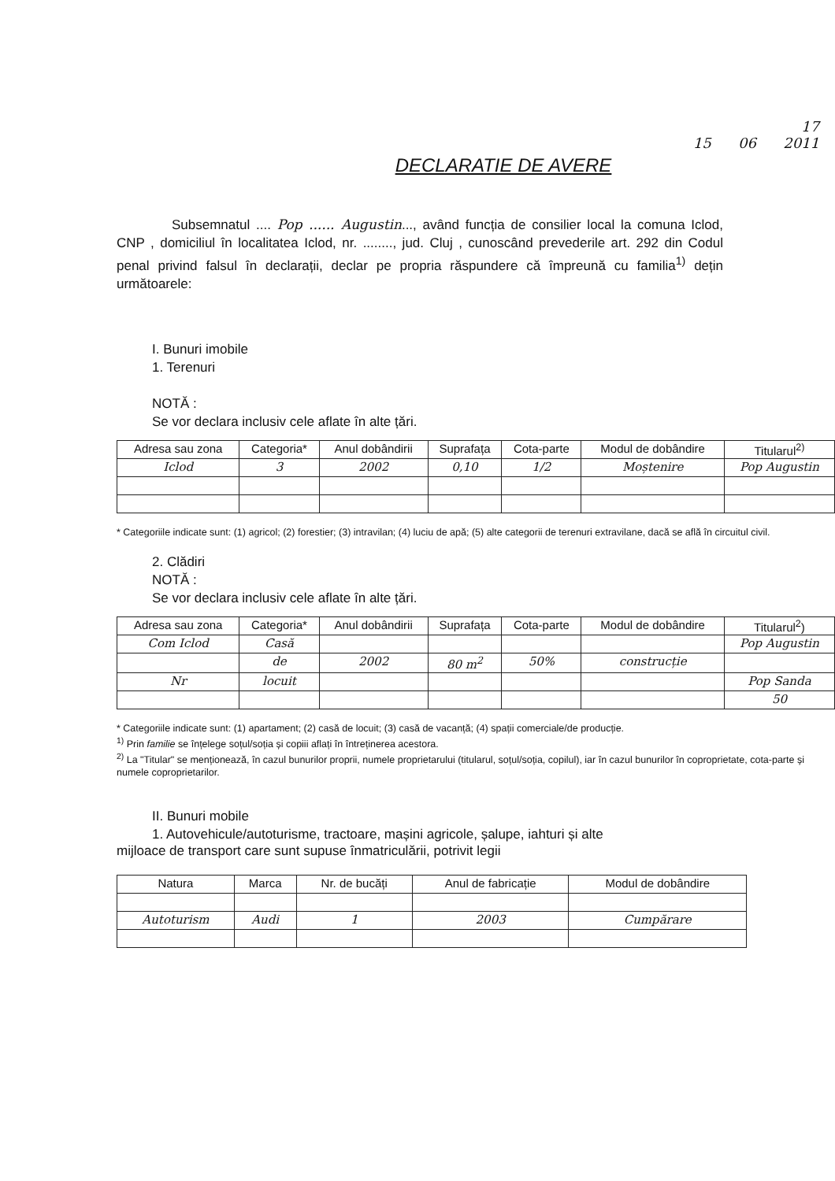17
15 06 2011
DECLARATIE DE AVERE
Subsemnatul .... Pop ...... Augustin..., având funcția de consilier local la comuna Iclod, CNP , domiciliul în localitatea Iclod, nr. ........, jud. Cluj , cunoscând prevederile art. 292 din Codul penal privind falsul în declarații, declar pe propria răspundere că împreună cu familia<sup>1)</sup> dețin următoarele:
I. Bunuri imobile
1. Terenuri
NOTĂ :
Se vor declara inclusiv cele aflate în alte țări.
| Adresa sau zona | Categoria* | Anul dobândirii | Suprafața | Cota-parte | Modul de dobândire | Titularul<sup>2)</sup> |
| --- | --- | --- | --- | --- | --- | --- |
| Iclod | 3 | 2002 | 0,10 | 1/2 | Moștenire | Pop Augustin |
* Categoriile indicate sunt: (1) agricol; (2) forestier; (3) intravilan; (4) luciu de apă; (5) alte categorii de terenuri extravilane, dacă se află în circuitul civil.
2. Clădiri
NOTĂ :
Se vor declara inclusiv cele aflate în alte țări.
| Adresa sau zona | Categoria* | Anul dobândirii | Suprafața | Cota-parte | Modul de dobândire | Titularul<sup>2</sup>) |
| --- | --- | --- | --- | --- | --- | --- |
| Com Iclod | Casă | | | | | Pop Augustin |
| | de | 2002 | 80 m<sup>2</sup> | 50% | construcție | |
| Nr | locuit | | | | | Pop Sanda |
| | | | | | | 50 |
* Categoriile indicate sunt: (1) apartament; (2) casă de locuit; (3) casă de vacanță; (4) spații comerciale/de producție.
<sup>1)</sup> Prin familie se înțelege soțul/soția și copiii aflați în întreținerea acestora.
<sup>2)</sup> La "Titular" se menționează, în cazul bunurilor proprii, numele proprietarului (titularul, soțul/soția, copilul), iar în cazul bunurilor în coproprietate, cota-parte și numele coproprietarilor.
II. Bunuri mobile
1. Autovehicule/autoturisme, tractoare, mașini agricole, șalupe, iahturi și alte
mijloace de transport care sunt supuse înmatriculării, potrivit legii
| Natura | Marca | Nr. de bucăți | Anul de fabricație | Modul de dobândire |
| --- | --- | --- | --- | --- |
| Autoturism | Audi | 1 | 2003 | Cumpărare |